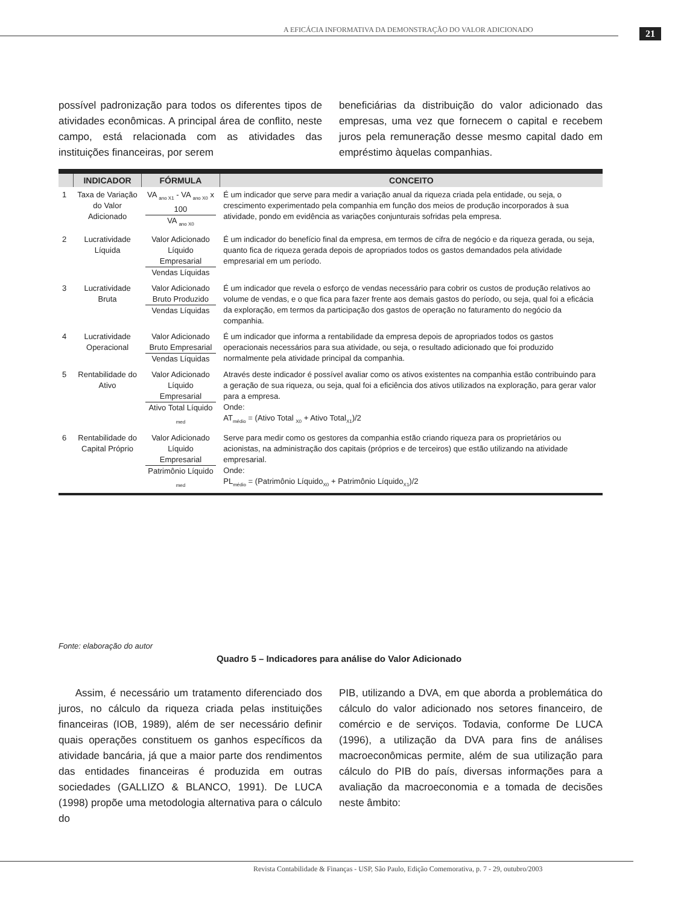A EFICÁCIA INFORMATIVA DA DEMONSTRAÇÃO DO VALOR ADICIONADO
21
possível padronização para todos os diferentes tipos de atividades econômicas. A principal área de conflito, neste campo, está relacionada com as atividades das instituições financeiras, por serem
beneficiárias da distribuição do valor adicionado das empresas, uma vez que fornecem o capital e recebem juros pela remuneração desse mesmo capital dado em empréstimo àquelas companhias.
| | INDICADOR | FÓRMULA | CONCEITO |
| --- | --- | --- | --- |
| 1 | Taxa de Variação do Valor Adicionado | VA <sub>ano X1</sub> - VA <sub>ano X0</sub> x 100 VA <sub>ano X0</sub> | É um indicador que serve para medir a variação anual da riqueza criada pela entidade, ou seja, o crescimento experimentado pela companhia em função dos meios de produção incorporados à sua atividade, pondo em evidência as variações conjunturais sofridas pela empresa. |
| 2 | Lucratividade Líquida | Valor Adicionado Líquido Empresarial Vendas Líquidas | É um indicador do benefício final da empresa, em termos de cifra de negócio e da riqueza gerada, ou seja, quanto fica de riqueza gerada depois de apropriados todos os gastos demandados pela atividade empresarial em um período. |
| 3 | Lucratividade Bruta | Valor Adicionado Bruto Produzido Vendas Líquidas | É um indicador que revela o esforço de vendas necessário para cobrir os custos de produção relativos ao volume de vendas, e o que fica para fazer frente aos demais gastos do período, ou seja, qual foi a eficácia da exploração, em termos da participação dos gastos de operação no faturamento do negócio da companhia. |
| 4 | Lucratividade Operacional | Valor Adicionado Bruto Empresarial Vendas Líquidas | É um indicador que informa a rentabilidade da empresa depois de apropriados todos os gastos operacionais necessários para sua atividade, ou seja, o resultado adicionado que foi produzido normalmente pela atividade principal da companhia. |
| 5 | Rentabilidade do Ativo | Valor Adicionado Líquido Empresarial Ativo Total Líquido <sub>med</sub> | Através deste indicador é possível avaliar como os ativos existentes na companhia estão contribuindo para a geração de sua riqueza, ou seja, qual foi a eficiência dos ativos utilizados na exploração, para gerar valor para a empresa. Onde: AT<sub>médio</sub> = (Ativo Total <sub>X0</sub> + Ativo Total<sub>X1</sub>)/2 |
| 6 | Rentabilidade do Capital Próprio | Valor Adicionado Líquido Empresarial Patrimônio Líquido <sub>med</sub> | Serve para medir como os gestores da companhia estão criando riqueza para os proprietários ou acionistas, na administração dos capitais (próprios e de terceiros) que estão utilizando na atividade empresarial. Onde: PL<sub>médio</sub> = (Patrimônio Líquido<sub>X0</sub> + Patrimônio Líquido<sub>X1</sub>)/2 |
Fonte: elaboração do autor
Quadro 5 – Indicadores para análise do Valor Adicionado
Assim, é necessário um tratamento diferenciado dos juros, no cálculo da riqueza criada pelas instituições financeiras (IOB, 1989), além de ser necessário definir quais operações constituem os ganhos específicos da atividade bancária, já que a maior parte dos rendimentos das entidades financeiras é produzida em outras sociedades (GALLIZO & BLANCO, 1991). De LUCA (1998) propõe uma metodologia alternativa para o cálculo do
PIB, utilizando a DVA, em que aborda a problemática do cálculo do valor adicionado nos setores financeiro, de comércio e de serviços. Todavia, conforme De LUCA (1996), a utilização da DVA para fins de análises macroeconômicas permite, além de sua utilização para cálculo do PIB do país, diversas informações para a avaliação da macroeconomia e a tomada de decisões neste âmbito:
Revista Contabilidade & Finanças - USP, São Paulo, Edição Comemorativa, p. 7 - 29, outubro/2003